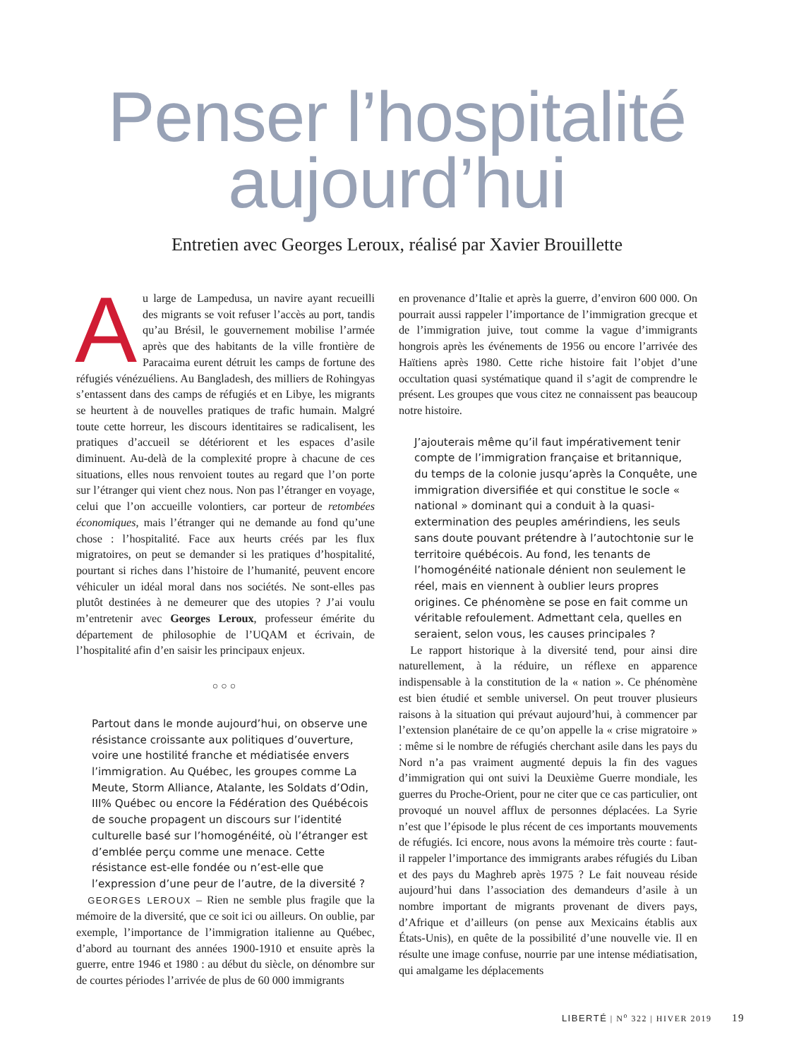Penser l’hospitalité
aujourd’hui
Entretien avec Georges Leroux, réalisé par Xavier Brouillette
Au large de Lampedusa, un navire ayant recueilli des migrants se voit refuser l’accès au port, tandis qu’au Brésil, le gouvernement mobilise l’armée après que des habitants de la ville frontière de Paracaima eurent détruit les camps de fortune des réfugiés vénézuéliens. Au Bangladesh, des milliers de Rohingyas s’entassent dans des camps de réfugiés et en Libye, les migrants se heurtent à de nouvelles pratiques de trafic humain. Malgré toute cette horreur, les discours identitaires se radicalisent, les pratiques d’accueil se détériorent et les espaces d’asile diminuent. Au-delà de la complexité propre à chacune de ces situations, elles nous renvoient toutes au regard que l’on porte sur l’étranger qui vient chez nous. Non pas l’étranger en voyage, celui que l’on accueille volontiers, car porteur de retombées économiques, mais l’étranger qui ne demande au fond qu’une chose : l’hospitalité. Face aux heurts créés par les flux migratoires, on peut se demander si les pratiques d’hospitalité, pourtant si riches dans l’histoire de l’humanité, peuvent encore véhiculer un idéal moral dans nos sociétés. Ne sont-elles pas plutôt destinées à ne demeurer que des utopies ? J’ai voulu m’entretenir avec Georges Leroux, professeur émérite du département de philosophie de l’UQAM et écrivain, de l’hospitalité afin d’en saisir les principaux enjeux.
○○○
Partout dans le monde aujourd’hui, on observe une résistance croissante aux politiques d’ouverture, voire une hostilité franche et médiatisée envers l’immigration. Au Québec, les groupes comme La Meute, Storm Alliance, Atalante, les Soldats d’Odin, III% Québec ou encore la Fédération des Québécois de souche propagent un discours sur l’identité culturelle basé sur l’homogénéité, où l’étranger est d’emblée perçu comme une menace. Cette résistance est-elle fondée ou n’est-elle que l’expression d’une peur de l’autre, de la diversité ?
 GEORGES LEROUX – Rien ne semble plus fragile que la mémoire de la diversité, que ce soit ici ou ailleurs. On oublie, par exemple, l’importance de l’immigration italienne au Québec, d’abord au tournant des années 1900-1910 et ensuite après la guerre, entre 1946 et 1980 : au début du siècle, on dénombre sur de courtes périodes l’arrivée de plus de 60 000 immigrants
en provenance d’Italie et après la guerre, d’environ 600 000. On pourrait aussi rappeler l’importance de l’immigration grecque et de l’immigration juive, tout comme la vague d’immigrants hongrois après les événements de 1956 ou encore l’arrivée des Haïtiens après 1980. Cette riche histoire fait l’objet d’une occultation quasi systématique quand il s’agit de comprendre le présent. Les groupes que vous citez ne connaissent pas beaucoup notre histoire.
J’ajouterais même qu’il faut impérativement tenir compte de l’immigration française et britannique, du temps de la colonie jusqu’après la Conquête, une immigration diversifiée et qui constitue le socle « national » dominant qui a conduit à la quasi-extermination des peuples amérindiens, les seuls sans doute pouvant prétendre à l’autochtonie sur le territoire québécois. Au fond, les tenants de l’homogénéité nationale dénient non seulement le réel, mais en viennent à oublier leurs propres origines. Ce phénomène se pose en fait comme un véritable refoulement. Admettant cela, quelles en seraient, selon vous, les causes principales ?
 Le rapport historique à la diversité tend, pour ainsi dire naturellement, à la réduire, un réflexe en apparence indispensable à la constitution de la « nation ». Ce phénomène est bien étudié et semble universel. On peut trouver plusieurs raisons à la situation qui prévaut aujourd’hui, à commencer par l’extension planétaire de ce qu’on appelle la « crise migratoire » : même si le nombre de réfugiés cherchant asile dans les pays du Nord n’a pas vraiment augmenté depuis la fin des vagues d’immigration qui ont suivi la Deuxième Guerre mondiale, les guerres du Proche-Orient, pour ne citer que ce cas particulier, ont provoqué un nouvel afflux de personnes déplacées. La Syrie n’est que l’épisode le plus récent de ces importants mouvements de réfugiés. Ici encore, nous avons la mémoire très courte : faut-il rappeler l’importance des immigrants arabes réfugiés du Liban et des pays du Maghreb après 1975 ? Le fait nouveau réside aujourd’hui dans l’association des demandeurs d’asile à un nombre important de migrants provenant de divers pays, d’Afrique et d’ailleurs (on pense aux Mexicains établis aux États-Unis), en quête de la possibilité d’une nouvelle vie. Il en résulte une image confuse, nourrie par une intense médiatisation, qui amalgame les déplacements
LIBERTÉ | N<sup>o</sup> 322 | HIVER 2019 19